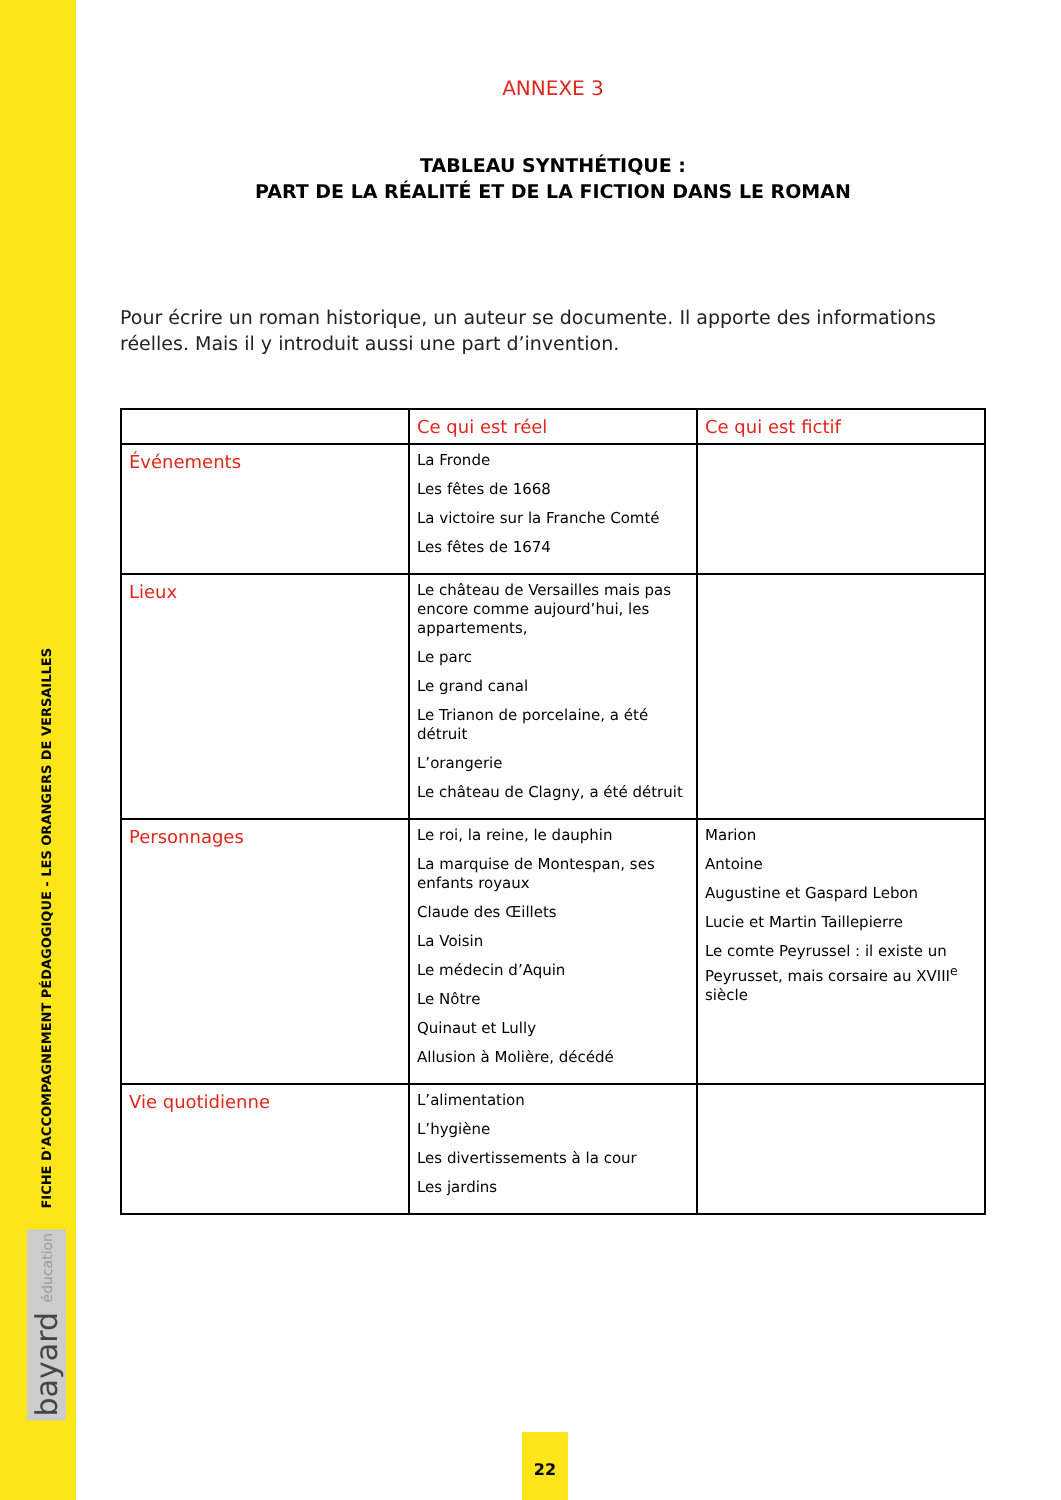FICHE D'ACCOMPAGNEMENT PÉDAGOGIQUE - LES ORANGERS DE VERSAILLES
bayard éducation
ANNEXE 3
TABLEAU SYNTHÉTIQUE :
PART DE LA RÉALITÉ ET DE LA FICTION DANS LE ROMAN
Pour écrire un roman historique, un auteur se documente. Il apporte des informations réelles. Mais il y introduit aussi une part d’invention.
| | Ce qui est réel | Ce qui est fictif |
| --- | --- | --- |
| Événements | La Fronde Les fêtes de 1668 La victoire sur la Franche Comté Les fêtes de 1674 | |
| Lieux | Le château de Versailles mais pas encore comme aujourd’hui, les appartements, Le parc Le grand canal Le Trianon de porcelaine, a été détruit L’orangerie Le château de Clagny, a été détruit | |
| Personnages | Le roi, la reine, le dauphin La marquise de Montespan, ses enfants royaux Claude des Œillets La Voisin Le médecin d’Aquin Le Nôtre Quinaut et Lully Allusion à Molière, décédé | Marion Antoine Augustine et Gaspard Lebon Lucie et Martin Taillepierre Le comte Peyrussel : il existe un Peyrusset, mais corsaire au XVIII<sup>e</sup> siècle |
| Vie quotidienne | L’alimentation L’hygiène Les divertissements à la cour Les jardins | |
22